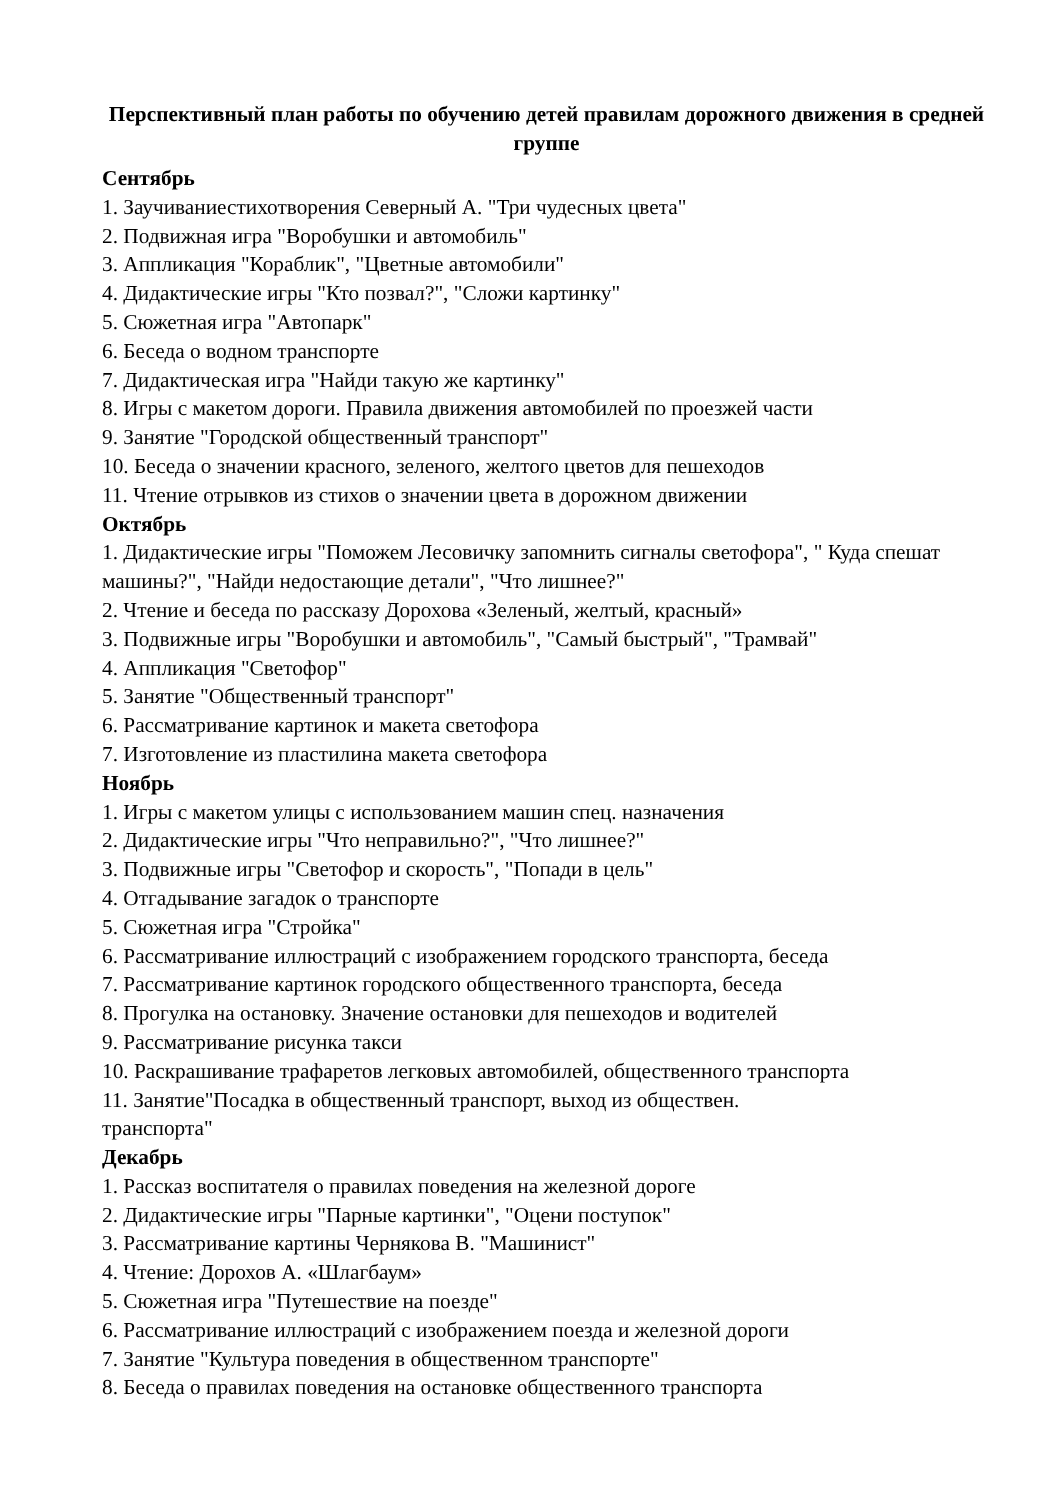Перспективный план работы по обучению детей правилам дорожного движения в средней группе
Сентябрь
1. Заучиваниестихотворения Северный А. "Три чудесных цвета"
2. Подвижная игра "Воробушки и автомобиль"
3. Аппликация "Кораблик", "Цветные автомобили"
4. Дидактические игры "Кто позвал?", "Сложи картинку"
5. Сюжетная игра "Автопарк"
6. Беседа о водном транспорте
7. Дидактическая игра "Найди такую же картинку"
8. Игры с макетом дороги. Правила движения автомобилей по проезжей части
9. Занятие "Городской общественный транспорт"
10. Беседа о значении красного, зеленого, желтого цветов для пешеходов
11. Чтение отрывков из стихов о значении цвета в дорожном движении
Октябрь
1. Дидактические игры "Поможем Лесовичку запомнить сигналы светофора", " Куда спешат машины?", "Найди недостающие детали", "Что лишнее?"
2. Чтение и беседа по рассказу Дорохова «Зеленый, желтый, красный»
3. Подвижные игры "Воробушки и автомобиль", "Самый быстрый", "Трамвай"
4. Аппликация "Светофор"
5. Занятие "Общественный транспорт"
6. Рассматривание картинок и макета светофора
7. Изготовление из пластилина макета светофора
Ноябрь
1. Игры с макетом улицы с использованием машин спец. назначения
2. Дидактические игры "Что неправильно?", "Что лишнее?"
3. Подвижные игры "Светофор и скорость", "Попади в цель"
4. Отгадывание загадок о транспорте
5. Сюжетная игра "Стройка"
6. Рассматривание иллюстраций с изображением городского транспорта, беседа
7. Рассматривание картинок городского общественного транспорта, беседа
8. Прогулка на остановку. Значение остановки для пешеходов и водителей
9. Рассматривание рисунка такси
10. Раскрашивание трафаретов легковых автомобилей, общественного транспорта
11. Занятие"Посадка в общественный транспорт, выход из обществен.
транспорта"
Декабрь
1. Рассказ воспитателя о правилах поведения на железной дороге
2. Дидактические игры "Парные картинки", "Оцени поступок"
3. Рассматривание картины Чернякова В. "Машинист"
4. Чтение: Дорохов А. «Шлагбаум»
5. Сюжетная игра "Путешествие на поезде"
6. Рассматривание иллюстраций с изображением поезда и железной дороги
7. Занятие "Культура поведения в общественном транспорте"
8. Беседа о правилах поведения на остановке общественного транспорта